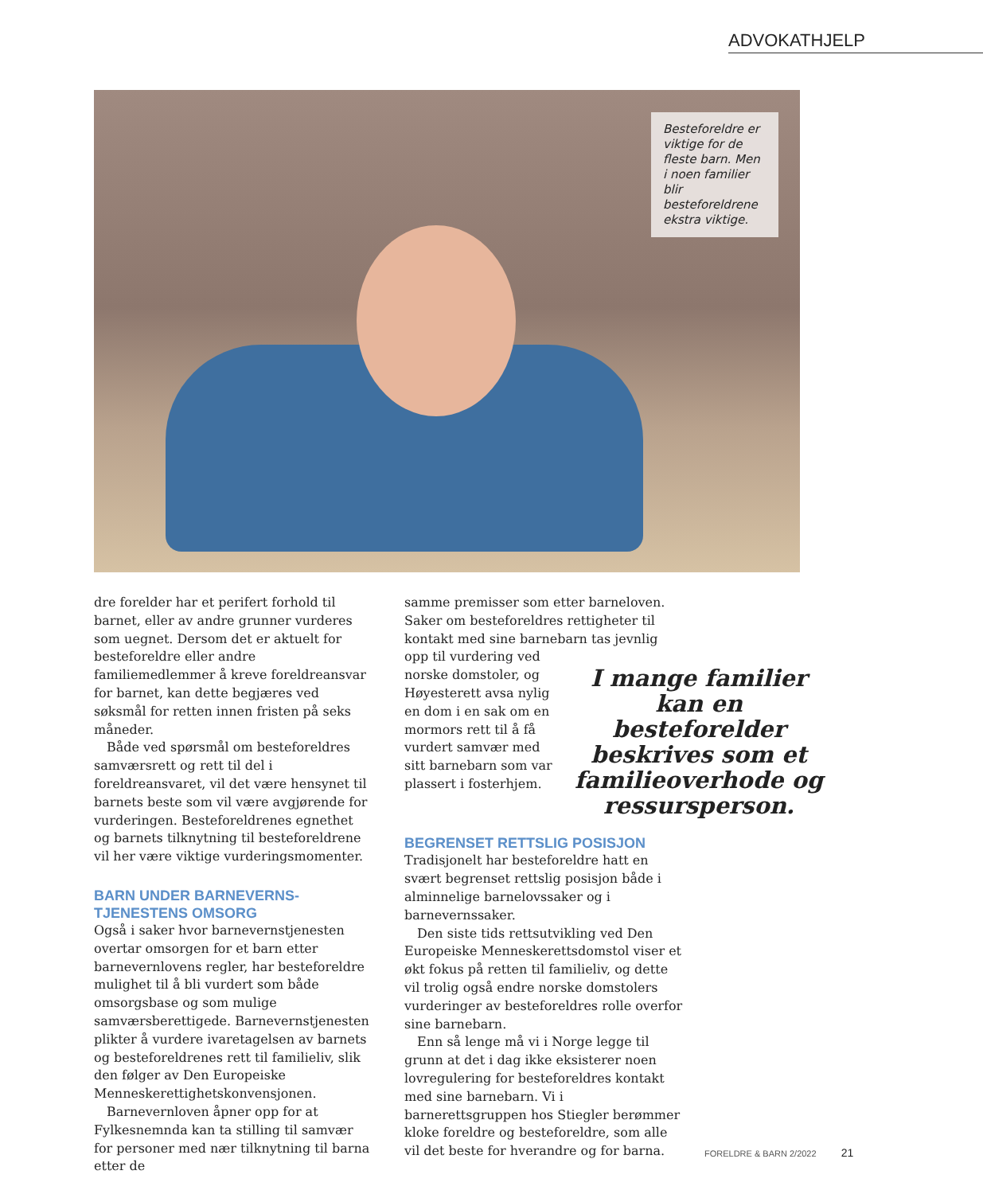ADVOKATHJELP
Besteforeldre er viktige for de fleste barn. Men i noen familier blir besteforeldrene ekstra viktige.
dre forelder har et perifert forhold til barnet, eller av andre grunner vurderes som uegnet. Dersom det er aktuelt for besteforeldre eller andre familiemedlemmer å kreve foreldreansvar for barnet, kan dette begjæres ved søksmål for retten innen fristen på seks måneder.
Både ved spørsmål om besteforeldres samværsrett og rett til del i foreldreansvaret, vil det være hensynet til barnets beste som vil være avgjørende for vurderingen. Besteforeldrenes egnethet og barnets tilknytning til besteforeldrene vil her være viktige vurderingsmomenter.
BARN UNDER BARNEVERNS-TJENESTENS OMSORG
Også i saker hvor barnevernstjenesten overtar omsorgen for et barn etter barnevernlovens regler, har besteforeldre mulighet til å bli vurdert som både omsorgsbase og som mulige samværsberettigede. Barnevernstjenesten plikter å vurdere ivaretagelsen av barnets og besteforeldrenes rett til familieliv, slik den følger av Den Europeiske Menneskerettighetskonvensjonen.
Barnevernloven åpner opp for at Fylkesnemnda kan ta stilling til samvær for personer med nær tilknytning til barna etter de
samme premisser som etter barneloven. Saker om besteforeldres rettigheter til kontakt med sine barnebarn tas I mange familier kan en besteforelder beskrives som et familieoverhode og ressursperson. jevnlig opp til vurdering ved norske domstoler, og Høyesterett avsa nylig en dom i en sak om en mormors rett til å få vurdert samvær med sitt barnebarn som var plassert i fosterhjem.
BEGRENSET RETTSLIG POSISJON
Tradisjonelt har besteforeldre hatt en svært begrenset rettslig posisjon både i alminnelige barnelovssaker og i barnevernssaker.
Den siste tids rettsutvikling ved Den Europeiske Menneskerettsdomstol viser et økt fokus på retten til familieliv, og dette vil trolig også endre norske domstolers vurderinger av besteforeldres rolle overfor sine barnebarn.
Enn så lenge må vi i Norge legge til grunn at det i dag ikke eksisterer noen lovregulering for besteforeldres kontakt med sine barnebarn. Vi i barnerettsgruppen hos Stiegler berømmer kloke foreldre og besteforeldre, som alle vil det beste for hverandre og for barna.
FORELDRE & BARN 2/2022 21